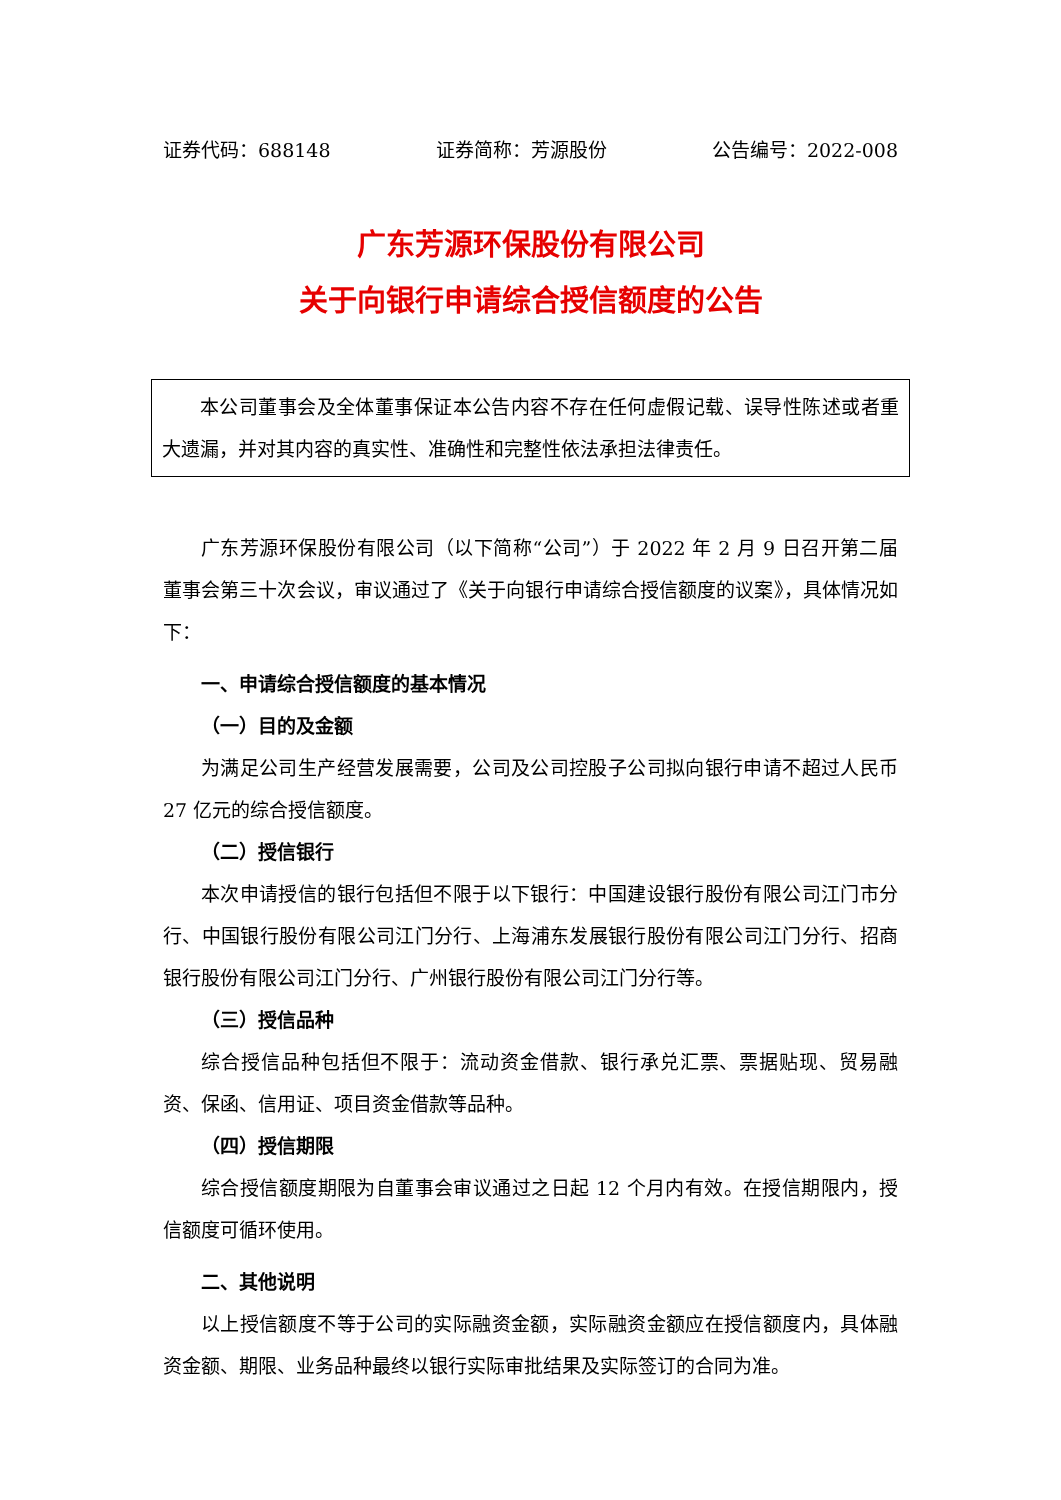证券代码：688148 证券简称：芳源股份 公告编号：2022-008
广东芳源环保股份有限公司
关于向银行申请综合授信额度的公告
本公司董事会及全体董事保证本公告内容不存在任何虚假记载、误导性陈述或者重大遗漏，并对其内容的真实性、准确性和完整性依法承担法律责任。
广东芳源环保股份有限公司（以下简称“公司”）于 2022 年 2 月 9 日召开第二届董事会第三十次会议，审议通过了《关于向银行申请综合授信额度的议案》，具体情况如下：
一、申请综合授信额度的基本情况
（一）目的及金额
为满足公司生产经营发展需要，公司及公司控股子公司拟向银行申请不超过人民币 27 亿元的综合授信额度。
（二）授信银行
本次申请授信的银行包括但不限于以下银行：中国建设银行股份有限公司江门市分行、中国银行股份有限公司江门分行、上海浦东发展银行股份有限公司江门分行、招商银行股份有限公司江门分行、广州银行股份有限公司江门分行等。
（三）授信品种
综合授信品种包括但不限于：流动资金借款、银行承兑汇票、票据贴现、贸易融资、保函、信用证、项目资金借款等品种。
（四）授信期限
综合授信额度期限为自董事会审议通过之日起 12 个月内有效。在授信期限内，授信额度可循环使用。
二、其他说明
以上授信额度不等于公司的实际融资金额，实际融资金额应在授信额度内，具体融资金额、期限、业务品种最终以银行实际审批结果及实际签订的合同为准。